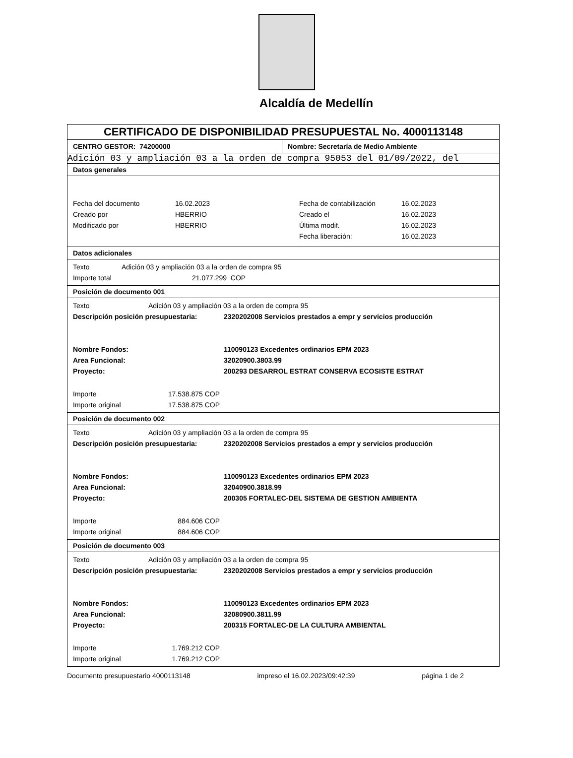Alcaldía de Medellín
CERTIFICADO DE DISPONIBILIDAD PRESUPUESTAL No. 4000113148
CENTRO GESTOR: 74200000 Nombre: Secretaría de Medio Ambiente
Adición 03 y ampliación 03 a la orden de compra 95053 del 01/09/2022, del
Datos generales
| Fecha del documento | 16.02.2023 | Fecha de contabilización | 16.02.2023 |
| Creado por | HBERRIO | Creado el | 16.02.2023 |
| Modificado por | HBERRIO | Última modif. | 16.02.2023 |
| | | Fecha liberación: | 16.02.2023 |
Datos adicionales
| Texto | Adición 03 y ampliación 03 a la orden de compra 95 |
| Importe total | 21.077.299 COP |
Posición de documento 001
| Texto | Adición 03 y ampliación 03 a la orden de compra 95 | |
| Descripción posición presupuestaria: | | 2320202008 Servicios prestados a empr y servicios producción |
| Nombre Fondos: | | 110090123 Excedentes ordinarios EPM 2023 |
| Area Funcional: | | 32020900.3803.99 |
| Proyecto: | | 200293 DESARROL ESTRAT CONSERVA ECOSISTE ESTRAT |
| Importe | 17.538.875 COP | |
| Importe original | 17.538.875 COP | |
Posición de documento 002
| Texto | Adición 03 y ampliación 03 a la orden de compra 95 | |
| Descripción posición presupuestaria: | | 2320202008 Servicios prestados a empr y servicios producción |
| Nombre Fondos: | | 110090123 Excedentes ordinarios EPM 2023 |
| Area Funcional: | | 32040900.3818.99 |
| Proyecto: | | 200305 FORTALEC-DEL SISTEMA DE GESTION AMBIENTA |
| Importe | 884.606 COP | |
| Importe original | 884.606 COP | |
Posición de documento 003
| Texto | Adición 03 y ampliación 03 a la orden de compra 95 | |
| Descripción posición presupuestaria: | | 2320202008 Servicios prestados a empr y servicios producción |
| Nombre Fondos: | | 110090123 Excedentes ordinarios EPM 2023 |
| Area Funcional: | | 32080900.3811.99 |
| Proyecto: | | 200315 FORTALEC-DE LA CULTURA AMBIENTAL |
| Importe | 1.769.212 COP | |
| Importe original | 1.769.212 COP | |
Documento presupuestario 4000113148 impreso el 16.02.2023/09:42:39 página 1 de 2